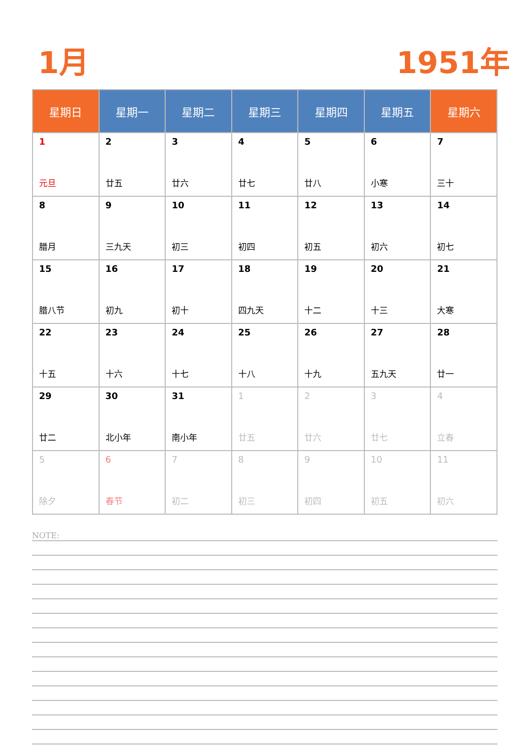1月 1951年
| 星期日 | 星期一 | 星期二 | 星期三 | 星期四 | 星期五 | 星期六 |
| --- | --- | --- | --- | --- | --- | --- |
| 1 元旦 | 2 廿五 | 3 廿六 | 4 廿七 | 5 廿八 | 6 小寒 | 7 三十 |
| 8 腊月 | 9 三九天 | 10 初三 | 11 初四 | 12 初五 | 13 初六 | 14 初七 |
| 15 腊八节 | 16 初九 | 17 初十 | 18 四九天 | 19 十二 | 20 十三 | 21 大寒 |
| 22 十五 | 23 十六 | 24 十七 | 25 十八 | 26 十九 | 27 五九天 | 28 廿一 |
| 29 廿二 | 30 北小年 | 31 南小年 | 1 廿五 | 2 廿六 | 3 廿七 | 4 立春 |
| 5 除夕 | 6 春节 | 7 初二 | 8 初三 | 9 初四 | 10 初五 | 11 初六 |
NOTE: